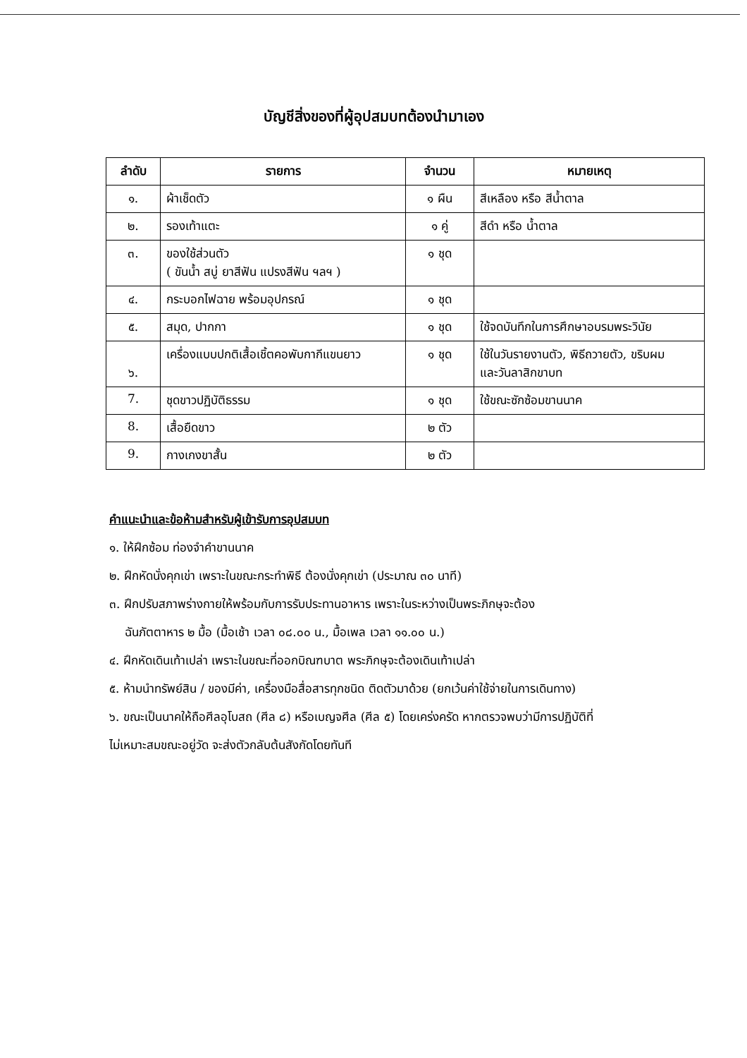บัญชีสิ่งของที่ผู้อุปสมบทต้องนำมาเอง
| ลำดับ | รายการ | จำนวน | หมายเหตุ |
| --- | --- | --- | --- |
| ๑. | ผ้าเช็ดตัว | ๑ ผืน | สีเหลือง หรือ สีน้ำตาล |
| ๒. | รองเท้าแตะ | ๑ คู่ | สีดำ หรือ น้ำตาล |
| ๓. | ของใช้ส่วนตัว ( ขันน้ำ สบู่ ยาสีฟัน แปรงสีฟัน ฯลฯ ) | ๑ ชุด | |
| ๔. | กระบอกไฟฉาย พร้อมอุปกรณ์ | ๑ ชุด | |
| ๕. | สมุด, ปากกา | ๑ ชุด | ใช้จดบันทึกในการศึกษาอบรมพระวินัย |
| ๖. | เครื่องแบบปกติเสื้อเชิ้ตคอพับกากีแขนยาว | ๑ ชุด | ใช้ในวันรายงานตัว, พิธีถวายตัว, ขริบผม และวันลาสิกขาบท |
| 7. | ชุดขาวปฏิบัติธรรม | ๑ ชุด | ใช้ขณะซักซ้อมขานนาค |
| 8. | เสื้อยืดขาว | ๒ ตัว | |
| 9. | กางเกงขาสั้น | ๒ ตัว | |
คำแนะนำและข้อห้ามสำหรับผู้เข้ารับการอุปสมบท
๑. ให้ฝึกซ้อม ท่องจำคำขานนาค
๒. ฝึกหัดนั่งคุกเข่า เพราะในขณะกระทำพิธี ต้องนั่งคุกเข่า (ประมาณ ๓๐ นาที)
๓. ฝึกปรับสภาพร่างกายให้พร้อมกับการรับประทานอาหาร เพราะในระหว่างเป็นพระภิกษุจะต้อง
ฉันภัตตาหาร ๒ มื้อ (มื้อเช้า เวลา ๐๘.๐๐ น., มื้อเพล เวลา ๑๑.๐๐ น.)
๔. ฝึกหัดเดินเท้าเปล่า เพราะในขณะที่ออกบิณฑบาต พระภิกษุจะต้องเดินเท้าเปล่า
๕. ห้ามนำทรัพย์สิน / ของมีค่า, เครื่องมือสื่อสารทุกชนิด ติดตัวมาด้วย (ยกเว้นค่าใช้จ่ายในการเดินทาง)
๖. ขณะเป็นนาคให้ถือศีลอุโบสถ (ศีล ๘) หรือเบญจศีล (ศีล ๕) โดยเคร่งครัด หากตรวจพบว่ามีการปฏิบัติที่
ไม่เหมาะสมขณะอยู่วัด จะส่งตัวกลับต้นสังกัดโดยทันที